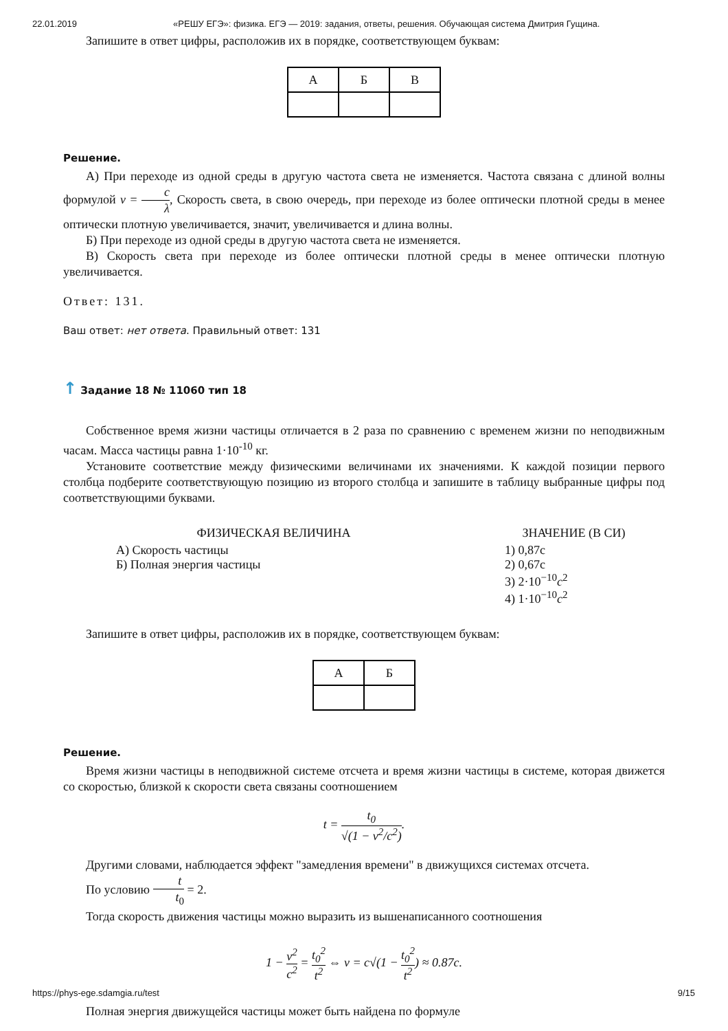22.01.2019 «РЕШУ ЕГЭ»: физика. ЕГЭ — 2019: задания, ответы, решения. Обучающая система Дмитрия Гущина.
Запишите в ответ цифры, расположив их в порядке, соответствующем буквам:
| А | Б | В |
Решение.
А) При переходе из одной среды в другую частота света не изменяется. Частота связана с длиной волны формулой ν = c λ, Скорость света, в свою очередь, при переходе из более оптически плотной среды в менее оптически плотную увеличивается, значит, увеличивается и длина волны.
Б) При переходе из одной среды в другую частота света не изменяется.
В) Скорость света при переходе из более оптически плотной среды в менее оптически плотную увеличивается.
Ответ: 131.
Ваш ответ: нет ответа. Правильный ответ: 131
↑ Задание 18 № 11060 тип 18
Собственное время жизни частицы отличается в 2 раза по сравнению с временем жизни по неподвижным часам. Масса частицы равна 1·10<sup>-10</sup> кг.
Установите соответствие между физическими величинами их значениями. К каждой позиции первого столбца подберите соответствующую позицию из второго столбца и запишите в таблицу выбранные цифры под соответствующими буквами.
| ФИЗИЧЕСКАЯ ВЕЛИЧИНА | ЗНАЧЕНИЕ (В СИ) |
| --- | --- |
| А) Скорость частицы Б) Полная энергия частицы | 1) 0,87c 2) 0,67c 3) 2·10<sup>−10</sup> c<sup>2</sup> 4) 1·10<sup>−10</sup> c<sup>2</sup> |
Запишите в ответ цифры, расположив их в порядке, соответствующем буквам:
| А | Б |
Решение.
Время жизни частицы в неподвижной системе отсчета и время жизни частицы в системе, которая движется со скоростью, близкой к скорости света связаны соотношением
t = t<sub>0</sub> √(1 − v<sup>2</sup>/c<sup>2</sup>).
Другими словами, наблюдается эффект "замедления времени" в движущихся системах отсчета.
По условию t t<sub>0</sub> = 2.
Тогда скорость движения частицы можно выразить из вышенаписанного соотношения
1 − v<sup>2</sup> c<sup>2</sup> = t<sub>0</sub><sup>2</sup> t<sup>2</sup> ⇔ v = c√(1 − t<sub>0</sub><sup>2</sup> t<sup>2</sup>) ≈ 0.87c.
Полная энергия движущейся частицы может быть найдена по формуле
https://phys-ege.sdamgia.ru/test 9/15